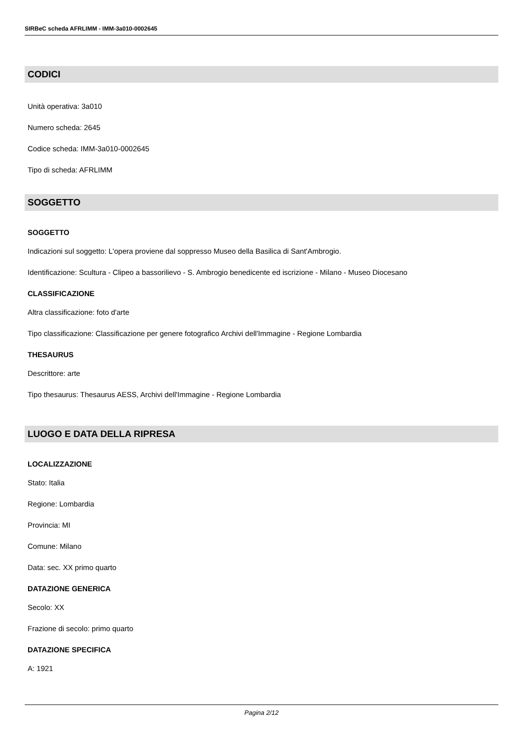SIRBeC scheda AFRLIMM - IMM-3a010-0002645
CODICI
Unità operativa: 3a010
Numero scheda: 2645
Codice scheda: IMM-3a010-0002645
Tipo di scheda: AFRLIMM
SOGGETTO
SOGGETTO
Indicazioni sul soggetto: L'opera proviene dal soppresso Museo della Basilica di Sant'Ambrogio.
Identificazione: Scultura - Clipeo a bassorilievo - S. Ambrogio benedicente ed iscrizione - Milano - Museo Diocesano
CLASSIFICAZIONE
Altra classificazione: foto d'arte
Tipo classificazione: Classificazione per genere fotografico Archivi dell'Immagine - Regione Lombardia
THESAURUS
Descrittore: arte
Tipo thesaurus: Thesaurus AESS, Archivi dell'Immagine - Regione Lombardia
LUOGO E DATA DELLA RIPRESA
LOCALIZZAZIONE
Stato: Italia
Regione: Lombardia
Provincia: MI
Comune: Milano
Data: sec. XX primo quarto
DATAZIONE GENERICA
Secolo: XX
Frazione di secolo: primo quarto
DATAZIONE SPECIFICA
A: 1921
Pagina 2/12